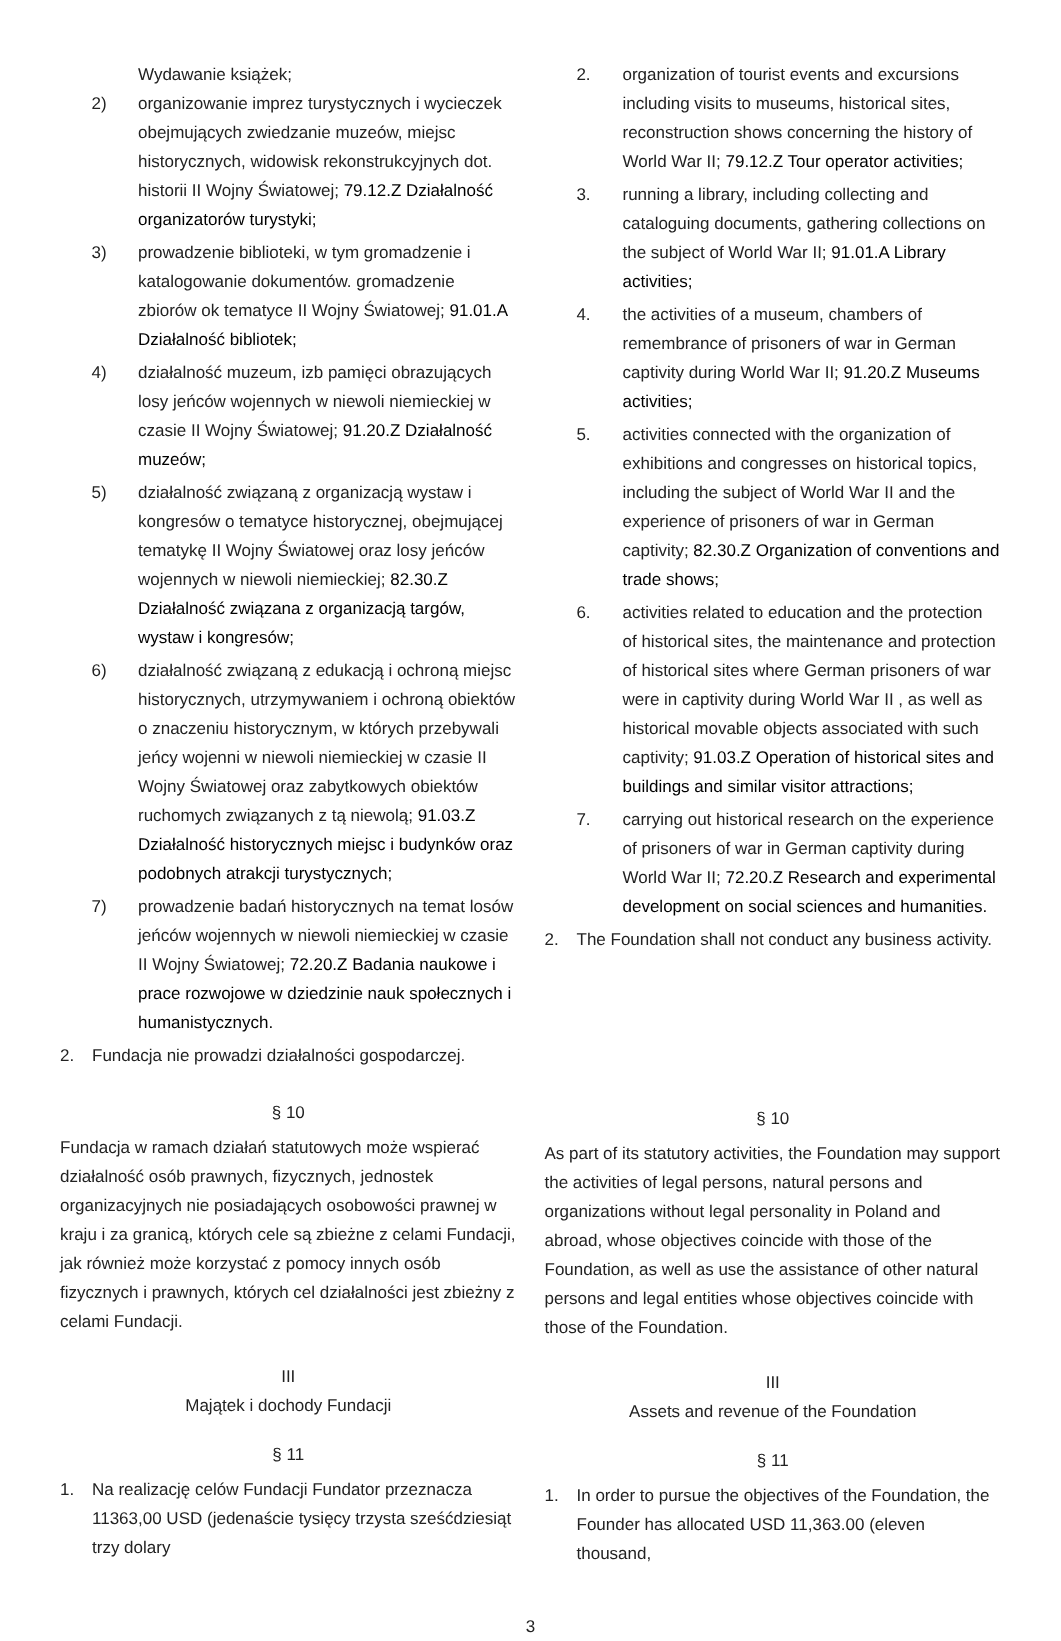Wydawanie książek;
2) organizowanie imprez turystycznych i wycieczek obejmujących zwiedzanie muzeów, miejsc historycznych, widowisk rekonstrukcyjnych dot. historii II Wojny Światowej; 79.12.Z Działalność organizatorów turystyki;
3) prowadzenie biblioteki, w tym gromadzenie i katalogowanie dokumentów. gromadzenie zbiorów ok tematyce II Wojny Światowej; 91.01.A Działalność bibliotek;
4) działalność muzeum, izb pamięci obrazujących losy jeńców wojennych w niewoli niemieckiej w czasie II Wojny Światowej; 91.20.Z Działalność muzeów;
5) działalność związaną z organizacją wystaw i kongresów o tematyce historycznej, obejmującej tematykę II Wojny Światowej oraz losy jeńców wojennych w niewoli niemieckiej; 82.30.Z Działalność związana z organizacją targów, wystaw i kongresów;
6) działalność związaną z edukacją i ochroną miejsc historycznych, utrzymywaniem i ochroną obiektów o znaczeniu historycznym, w których przebywali jeńcy wojenni w niewoli niemieckiej w czasie II Wojny Światowej oraz zabytkowych obiektów ruchomych związanych z tą niewolą; 91.03.Z Działalność historycznych miejsc i budynków oraz podobnych atrakcji turystycznych;
7) prowadzenie badań historycznych na temat losów jeńców wojennych w niewoli niemieckiej w czasie II Wojny Światowej; 72.20.Z Badania naukowe i prace rozwojowe w dziedzinie nauk społecznych i humanistycznych.
2. Fundacja nie prowadzi działalności gospodarczej.
§ 10
Fundacja w ramach działań statutowych może wspierać działalność osób prawnych, fizycznych, jednostek organizacyjnych nie posiadających osobowości prawnej w kraju i za granicą, których cele są zbieżne z celami Fundacji, jak również może korzystać z pomocy innych osób fizycznych i prawnych, których cel działalności jest zbieżny z celami Fundacji.
III
Majątek i dochody Fundacji
§ 11
1. Na realizację celów Fundacji Fundator przeznacza 11363,00 USD (jedenaście tysięcy trzysta sześćdziesiąt trzy dolary
2. organization of tourist events and excursions including visits to museums, historical sites, reconstruction shows concerning the history of World War II; 79.12.Z Tour operator activities;
3. running a library, including collecting and cataloguing documents, gathering collections on the subject of World War II; 91.01.A Library activities;
4. the activities of a museum, chambers of remembrance of prisoners of war in German captivity during World War II; 91.20.Z Museums activities;
5. activities connected with the organization of exhibitions and congresses on historical topics, including the subject of World War II and the experience of prisoners of war in German captivity; 82.30.Z Organization of conventions and trade shows;
6. activities related to education and the protection of historical sites, the maintenance and protection of historical sites where German prisoners of war were in captivity during World War II , as well as historical movable objects associated with such captivity; 91.03.Z Operation of historical sites and buildings and similar visitor attractions;
7. carrying out historical research on the experience of prisoners of war in German captivity during World War II; 72.20.Z Research and experimental development on social sciences and humanities.
2. The Foundation shall not conduct any business activity.
§ 10
As part of its statutory activities, the Foundation may support the activities of legal persons, natural persons and organizations without legal personality in Poland and abroad, whose objectives coincide with those of the Foundation, as well as use the assistance of other natural persons and legal entities whose objectives coincide with those of the Foundation.
III
Assets and revenue of the Foundation
§ 11
1. In order to pursue the objectives of the Foundation, the Founder has allocated USD 11,363.00 (eleven thousand,
3